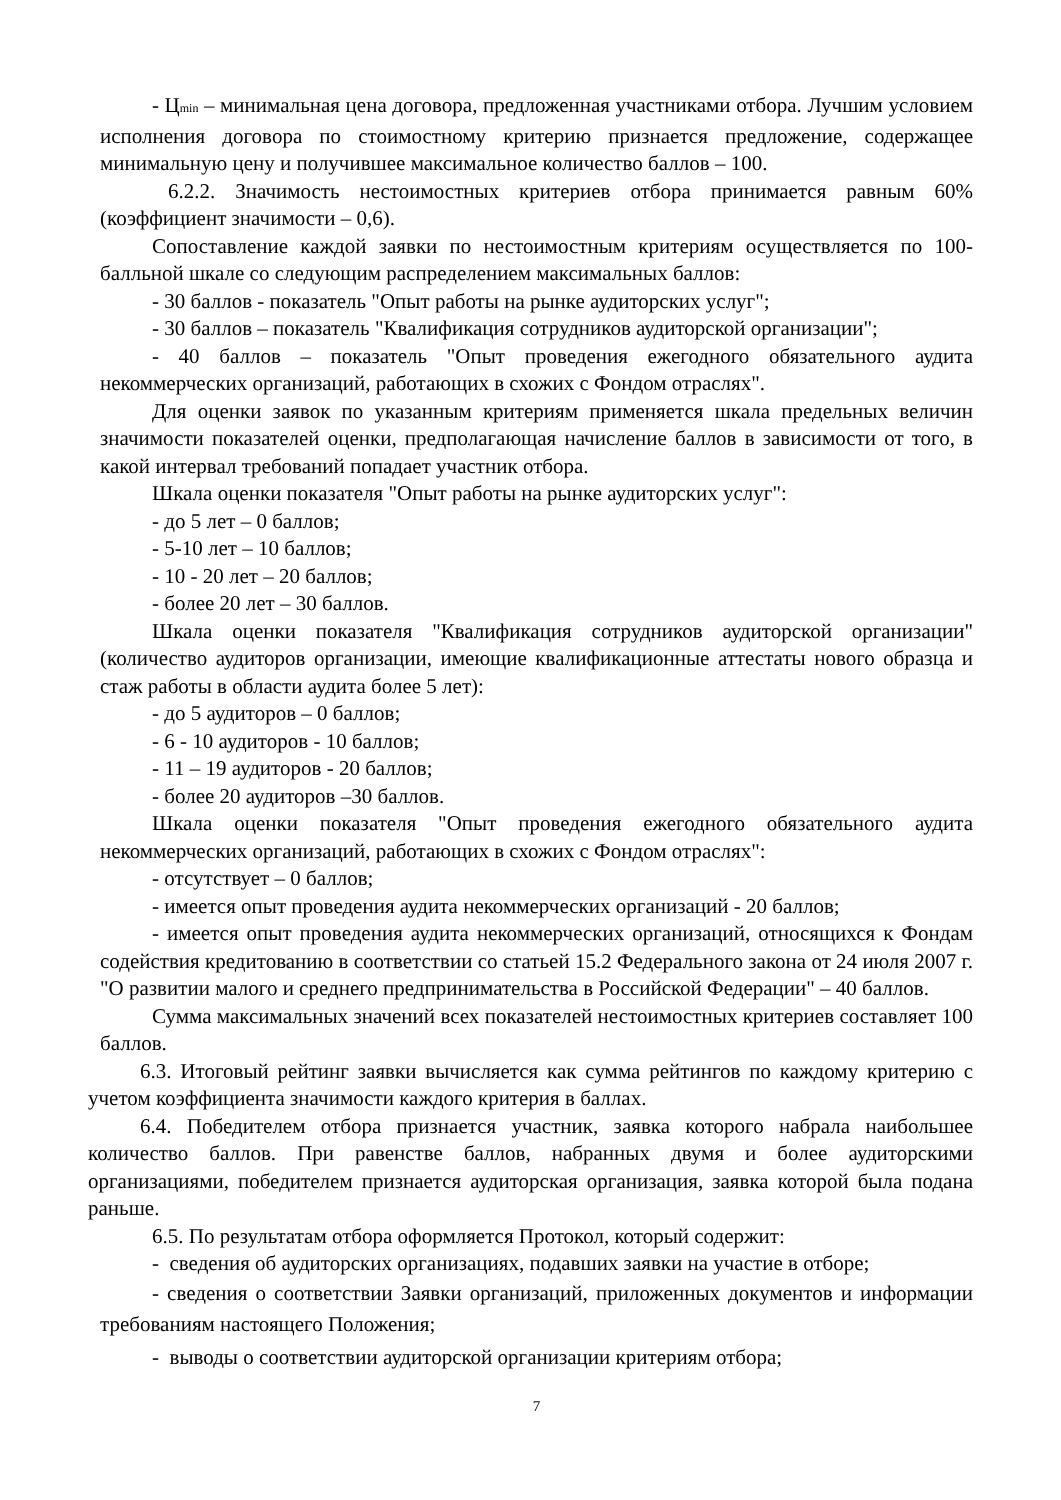- Ц<sub>min</sub> – минимальная цена договора, предложенная участниками отбора. Лучшим условием исполнения договора по стоимостному критерию признается предложение, содержащее минимальную цену и получившее максимальное количество баллов – 100.
6.2.2. Значимость нестоимостных критериев отбора принимается равным 60% (коэффициент значимости – 0,6).
Сопоставление каждой заявки по нестоимостным критериям осуществляется по 100-балльной шкале со следующим распределением максимальных баллов:
- 30 баллов - показатель "Опыт работы на рынке аудиторских услуг";
- 30 баллов – показатель "Квалификация сотрудников аудиторской организации";
- 40 баллов – показатель "Опыт проведения ежегодного обязательного аудита некоммерческих организаций, работающих в схожих с Фондом отраслях".
Для оценки заявок по указанным критериям применяется шкала предельных величин значимости показателей оценки, предполагающая начисление баллов в зависимости от того, в какой интервал требований попадает участник отбора.
Шкала оценки показателя "Опыт работы на рынке аудиторских услуг":
- до 5 лет – 0 баллов;
- 5-10 лет – 10 баллов;
- 10 - 20 лет – 20 баллов;
- более 20 лет – 30 баллов.
Шкала оценки показателя "Квалификация сотрудников аудиторской организации" (количество аудиторов организации, имеющие квалификационные аттестаты нового образца и стаж работы в области аудита более 5 лет):
- до 5 аудиторов – 0 баллов;
- 6 - 10 аудиторов - 10 баллов;
- 11 – 19 аудиторов - 20 баллов;
- более 20 аудиторов –30 баллов.
Шкала оценки показателя "Опыт проведения ежегодного обязательного аудита некоммерческих организаций, работающих в схожих с Фондом отраслях":
- отсутствует – 0 баллов;
- имеется опыт проведения аудита некоммерческих организаций - 20 баллов;
- имеется опыт проведения аудита некоммерческих организаций, относящихся к Фондам содействия кредитованию в соответствии со статьей 15.2 Федерального закона от 24 июля 2007 г. "О развитии малого и среднего предпринимательства в Российской Федерации" – 40 баллов.
Сумма максимальных значений всех показателей нестоимостных критериев составляет 100 баллов.
6.3. Итоговый рейтинг заявки вычисляется как сумма рейтингов по каждому критерию с учетом коэффициента значимости каждого критерия в баллах.
6.4. Победителем отбора признается участник, заявка которого набрала наибольшее количество баллов. При равенстве баллов, набранных двумя и более аудиторскими организациями, победителем признается аудиторская организация, заявка которой была подана раньше.
6.5. По результатам отбора оформляется Протокол, который содержит:
- сведения об аудиторских организациях, подавших заявки на участие в отборе;
- сведения о соответствии Заявки организаций, приложенных документов и информации требованиям настоящего Положения;
- выводы о соответствии аудиторской организации критериям отбора;
7